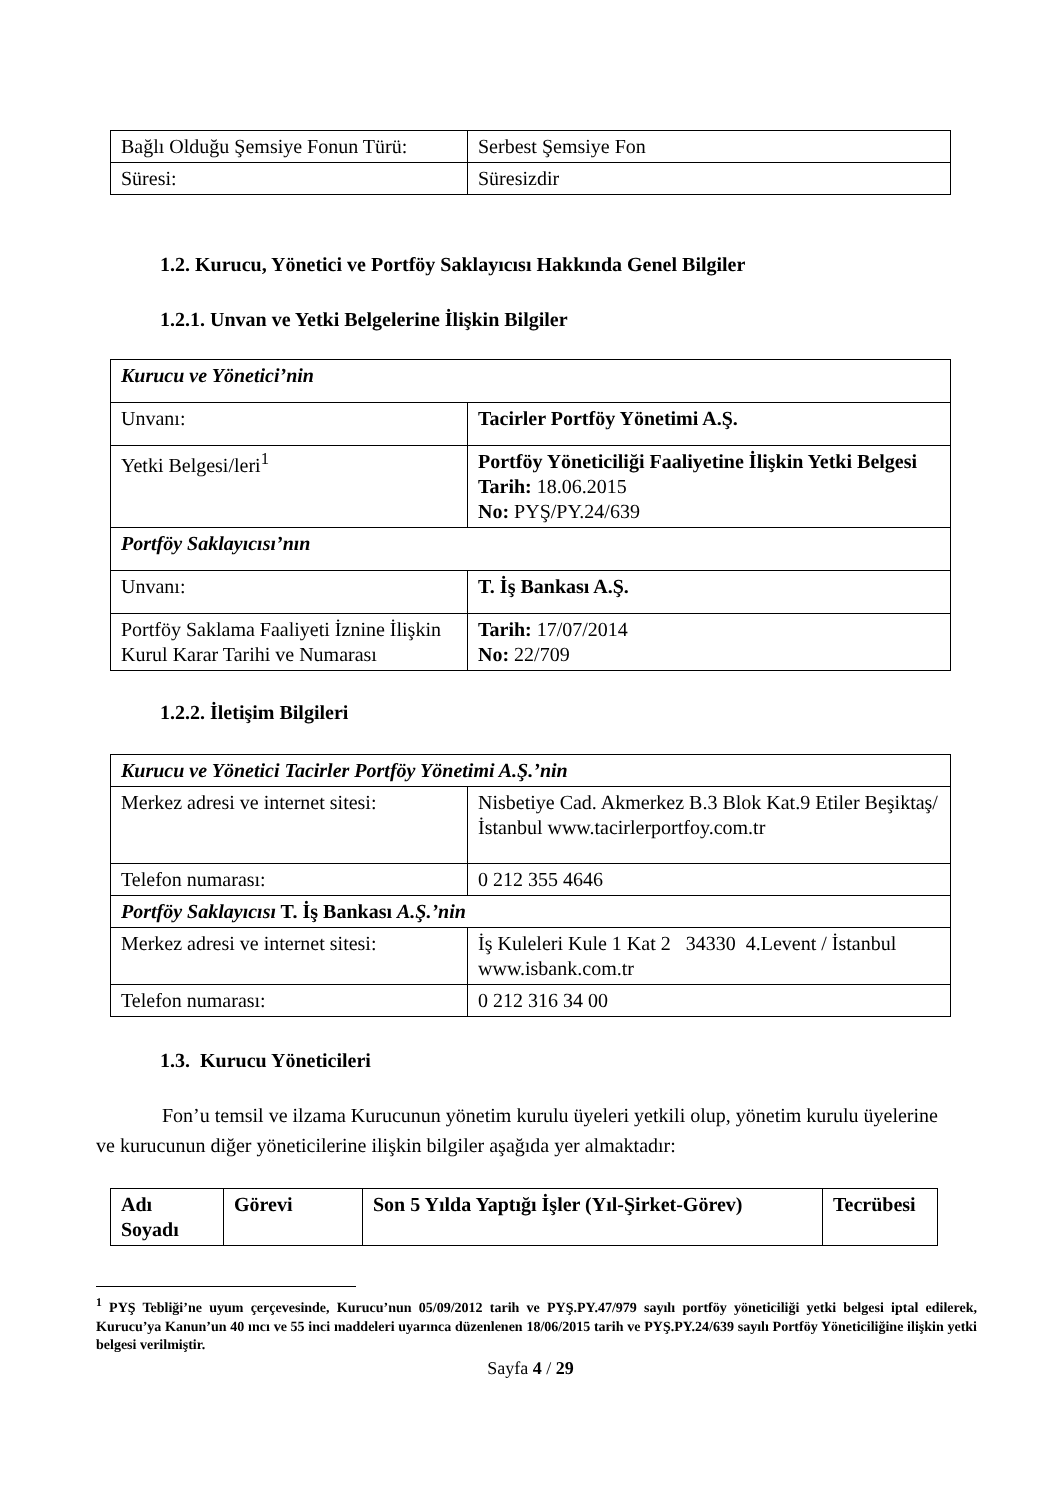| Bağlı Olduğu Şemsiye Fonun Türü: | Serbest Şemsiye Fon |
| Süresi: | Süresizdir |
1.2. Kurucu, Yönetici ve Portföy Saklayıcısı Hakkında Genel Bilgiler
1.2.1. Unvan ve Yetki Belgelerine İlişkin Bilgiler
| Kurucu ve Yönetici’nin | |
| Unvanı: | Tacirler Portföy Yönetimi A.Ş. |
| Yetki Belgesi/leri<sup>1</sup> | Portföy Yöneticiliği Faaliyetine İlişkin Yetki Belgesi Tarih: 18.06.2015 No: PYŞ/PY.24/639 |
| Portföy Saklayıcısı’nın | |
| Unvanı: | T. İş Bankası A.Ş. |
| Portföy Saklama Faaliyeti İznine İlişkin Kurul Karar Tarihi ve Numarası | Tarih: 17/07/2014 No: 22/709 |
1.2.2. İletişim Bilgileri
| Kurucu ve Yönetici Tacirler Portföy Yönetimi A.Ş.’nin | |
| Merkez adresi ve internet sitesi: | Nisbetiye Cad. Akmerkez B.3 Blok Kat.9 Etiler Beşiktaş/İstanbul www.tacirlerportfoy.com.tr |
| Telefon numarası: | 0 212 355 4646 |
| Portföy Saklayıcısı T. İş Bankası A.Ş.’nin | |
| Merkez adresi ve internet sitesi: | İş Kuleleri Kule 1 Kat 2 34330 4.Levent / İstanbul www.isbank.com.tr |
| Telefon numarası: | 0 212 316 34 00 |
1.3. Kurucu Yöneticileri
Fon’u temsil ve ilzama Kurucunun yönetim kurulu üyeleri yetkili olup, yönetim kurulu üyelerine ve kurucunun diğer yöneticilerine ilişkin bilgiler aşağıda yer almaktadır:
| Adı Soyadı | Görevi | Son 5 Yılda Yaptığı İşler (Yıl-Şirket-Görev) | Tecrübesi |
| --- | --- | --- | --- |
<sup>1</sup> PYŞ Tebliği’ne uyum çerçevesinde, Kurucu’nun 05/09/2012 tarih ve PYŞ.PY.47/979 sayılı portföy yöneticiliği yetki belgesi iptal edilerek, Kurucu’ya Kanun’un 40 ıncı ve 55 inci maddeleri uyarınca düzenlenen 18/06/2015 tarih ve PYŞ.PY.24/639 sayılı Portföy Yöneticiliğine ilişkin yetki belgesi verilmiştir.
Sayfa 4 / 29